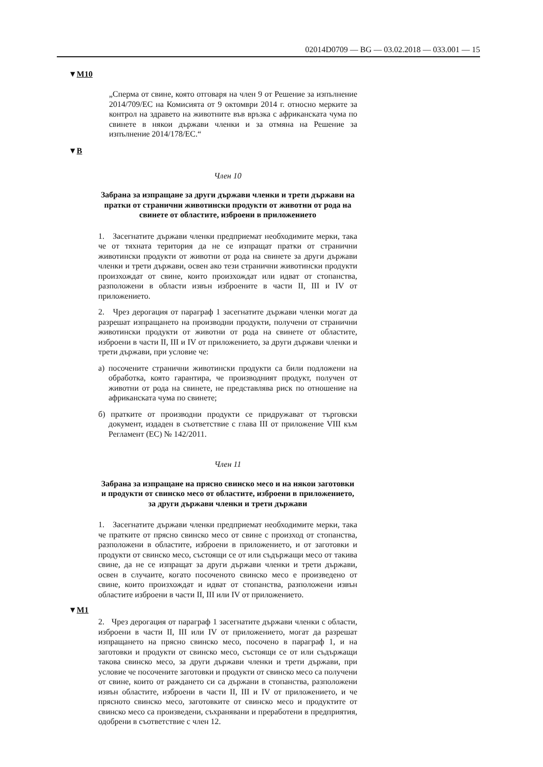02014D0709 — BG — 03.02.2018 — 033.001 — 15
▼M10
„Сперма от свине, която отговаря на член 9 от Решение за изпълнение 2014/709/ЕС на Комисията от 9 октомври 2014 г. относно мерките за контрол на здравето на животните във връзка с африканската чума по свинете в някои държави членки и за отмяна на Решение за изпълнение 2014/178/ЕС.“
▼B
Член 10
Забрана за изпращане за други държави членки и трети държави на пратки от странични животински продукти от животни от рода на свинете от областите, изброени в приложението
1. Засегнатите държави членки предприемат необходимите мерки, така че от тяхната територия да не се изпращат пратки от странични животински продукти от животни от рода на свинете за други държави членки и трети държави, освен ако тези странични животински продукти произхождат от свине, които произхождат или идват от стопанства, разположени в области извън изброените в части II, III и IV от приложението.
2. Чрез дерогация от параграф 1 засегнатите държави членки могат да разрешат изпращането на производни продукти, получени от странични животински продукти от животни от рода на свинете от областите, изброени в части II, III и IV от приложението, за други държави членки и трети държави, при условие че:
а) посочените странични животински продукти са били подложени на обработка, която гарантира, че производният продукт, получен от животни от рода на свинете, не представлява риск по отношение на африканската чума по свинете;
б) пратките от производни продукти се придружават от търговски документ, издаден в съответствие с глава III от приложение VIII към Регламент (ЕС) № 142/2011.
Член 11
Забрана за изпращане на прясно свинско месо и на някои заготовки и продукти от свинско месо от областите, изброени в приложението, за други държави членки и трети държави
1. Засегнатите държави членки предприемат необходимите мерки, така че пратките от прясно свинско месо от свине с произход от стопанства, разположени в областите, изброени в приложението, и от заготовки и продукти от свинско месо, състоящи се от или съдържащи месо от такива свине, да не се изпращат за други държави членки и трети държави, освен в случаите, когато посоченото свинско месо е произведено от свине, които произхождат и идват от стопанства, разположени извън областите изброени в части II, III или IV от приложението.
▼M1
2. Чрез дерогация от параграф 1 засегнатите държави членки с области, изброени в части II, III или IV от приложението, могат да разрешат изпращането на прясно свинско месо, посочено в параграф 1, и на заготовки и продукти от свинско месо, състоящи се от или съдържащи такова свинско месо, за други държави членки и трети държави, при условие че посочените заготовки и продукти от свинско месо са получени от свине, които от раждането си са държани в стопанства, разположени извън областите, изброени в части II, III и IV от приложението, и че прясното свинско месо, заготовките от свинско месо и продуктите от свинско месо са произведени, съхранявани и преработени в предприятия, одобрени в съответствие с член 12.